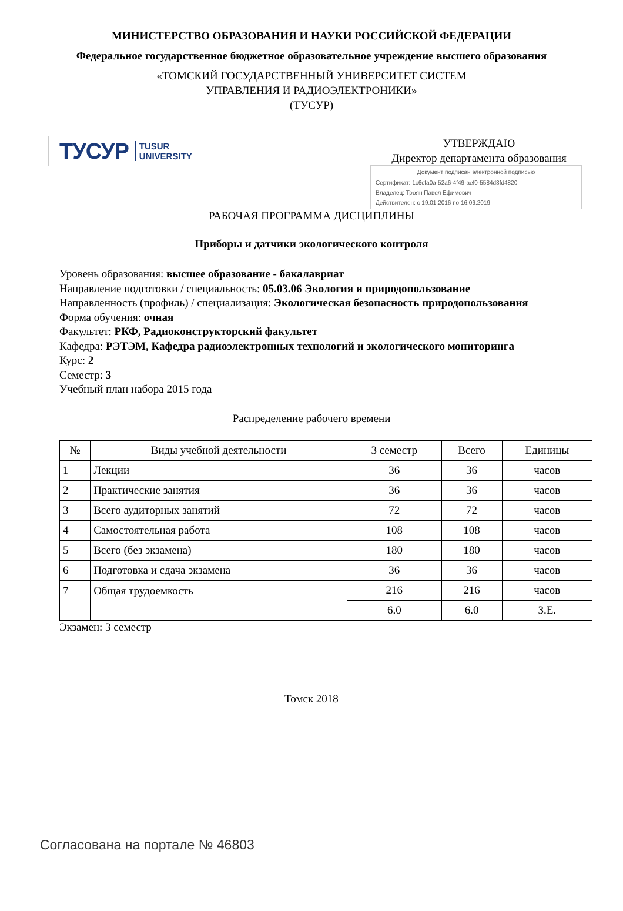МИНИСТЕРСТВО ОБРАЗОВАНИЯ И НАУКИ РОССИЙСКОЙ ФЕДЕРАЦИИ
Федеральное государственное бюджетное образовательное учреждение высшего образования
«ТОМСКИЙ ГОСУДАРСТВЕННЫЙ УНИВЕРСИТЕТ СИСТЕМ
УПРАВЛЕНИЯ И РАДИОЭЛЕКТРОНИКИ»
(ТУСУР)
ТУСУР TUSUR
UNIVERSITY
УТВЕРЖДАЮ
Директор департамента образования
Документ подписан электронной подписью
Сертификат: 1c6cfa0a-52a6-4f49-aef0-5584d3fd4820
Владелец: Троян Павел Ефимович
Действителен: с 19.01.2016 по 16.09.2019
РАБОЧАЯ ПРОГРАММА ДИСЦИПЛИНЫ
Приборы и датчики экологического контроля
Уровень образования: высшее образование - бакалавриат
Направление подготовки / специальность: 05.03.06 Экология и природопользование
Направленность (профиль) / специализация: Экологическая безопасность природопользования
Форма обучения: очная
Факультет: РКФ, Радиоконструкторский факультет
Кафедра: РЭТЭМ, Кафедра радиоэлектронных технологий и экологического мониторинга
Курс: 2
Семестр: 3
Учебный план набора 2015 года
Распределение рабочего времени
| № | Виды учебной деятельности | 3 семестр | Всего | Единицы |
| --- | --- | --- | --- | --- |
| 1 | Лекции | 36 | 36 | часов |
| 2 | Практические занятия | 36 | 36 | часов |
| 3 | Всего аудиторных занятий | 72 | 72 | часов |
| 4 | Самостоятельная работа | 108 | 108 | часов |
| 5 | Всего (без экзамена) | 180 | 180 | часов |
| 6 | Подготовка и сдача экзамена | 36 | 36 | часов |
| 7 | Общая трудоемкость | 216 | 216 | часов |
| | | 6.0 | 6.0 | З.Е. |
Экзамен: 3 семестр
Томск 2018
Согласована на портале № 46803